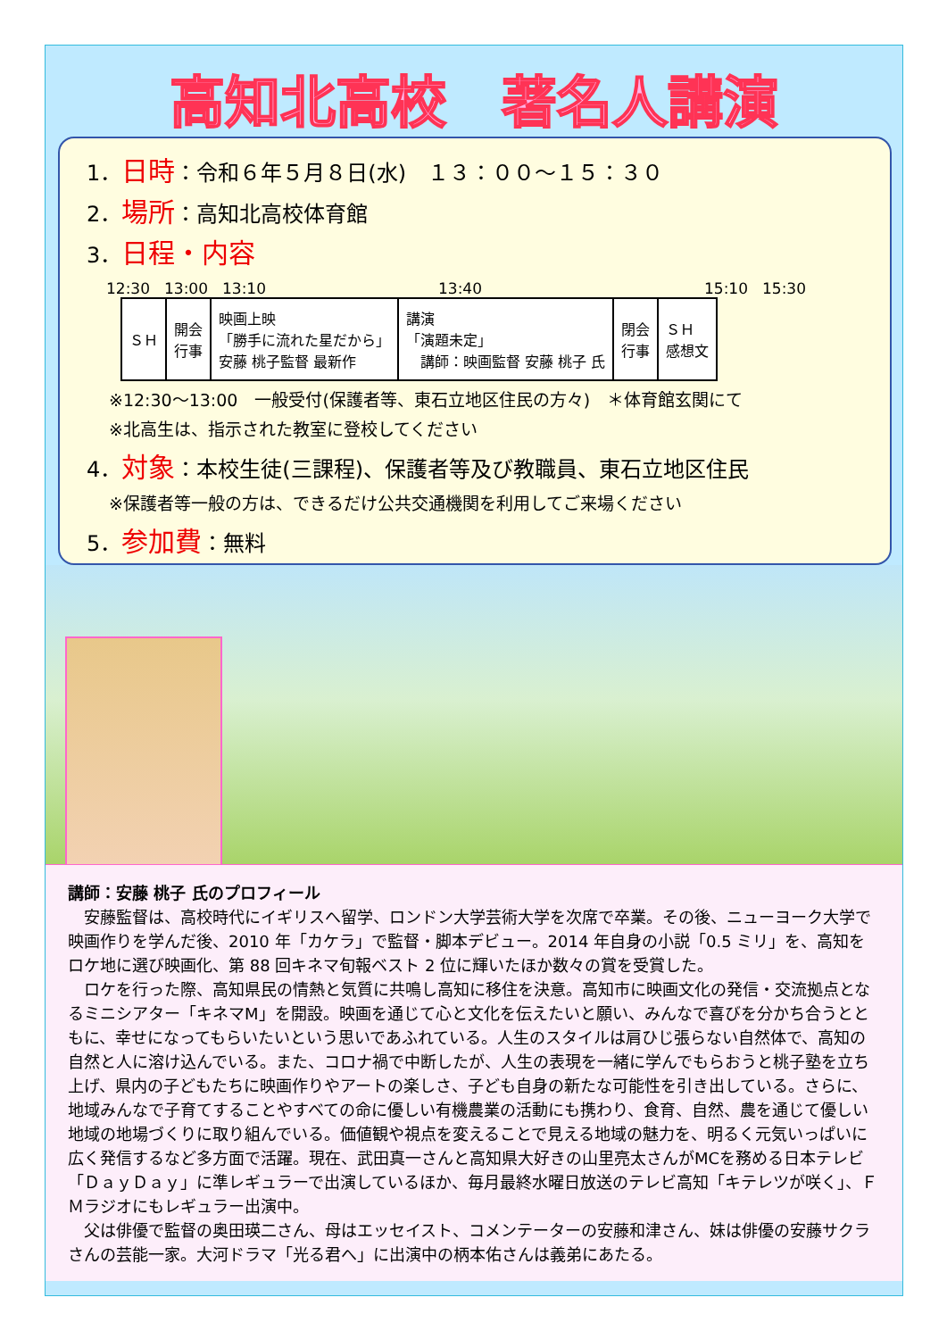高知北高校　著名人講演
1．日時：令和６年５月８日(水)　１３：００～１５：３０
2．場所：高知北高校体育館
3．日程・内容
12:30 13:00 13:10 13:40 15:10 15:30
| ＳＨ | 開会 行事 | 映画上映 「勝手に流れた星だから」 安藤 桃子監督 最新作 | 講演 「演題未定」 講師：映画監督 安藤 桃子 氏 | 閉会 行事 | ＳＨ 感想文 |
※12:30～13:00　一般受付(保護者等、東石立地区住民の方々)　＊体育館玄関にて
※北高生は、指示された教室に登校してください
4．対象：本校生徒(三課程)、保護者等及び教職員、東石立地区住民
※保護者等一般の方は、できるだけ公共交通機関を利用してご来場ください
5．参加費：無料
講師：安藤 桃子 氏のプロフィール
　安藤監督は、高校時代にイギリスへ留学、ロンドン大学芸術大学を次席で卒業。その後、ニューヨーク大学で映画作りを学んだ後、2010 年「カケラ」で監督・脚本デビュー。2014 年自身の小説「0.5 ミリ」を、高知をロケ地に選び映画化、第 88 回キネマ旬報ベスト 2 位に輝いたほか数々の賞を受賞した。
　ロケを行った際、高知県民の情熱と気質に共鳴し高知に移住を決意。高知市に映画文化の発信・交流拠点となるミニシアター「キネマM」を開設。映画を通じて心と文化を伝えたいと願い、みんなで喜びを分かち合うとともに、幸せになってもらいたいという思いであふれている。人生のスタイルは肩ひじ張らない自然体で、高知の自然と人に溶け込んでいる。また、コロナ禍で中断したが、人生の表現を一緒に学んでもらおうと桃子塾を立ち上げ、県内の子どもたちに映画作りやアートの楽しさ、子ども自身の新たな可能性を引き出している。さらに、地域みんなで子育てすることやすべての命に優しい有機農業の活動にも携わり、食育、自然、農を通じて優しい地域の地場づくりに取り組んでいる。価値観や視点を変えることで見える地域の魅力を、明るく元気いっぱいに広く発信するなど多方面で活躍。現在、武田真一さんと高知県大好きの山里亮太さんがMCを務める日本テレビ「ＤａｙＤａｙ」に準レギュラーで出演しているほか、毎月最終水曜日放送のテレビ高知「キテレツが咲く」、ＦＭラジオにもレギュラー出演中。
　父は俳優で監督の奥田瑛二さん、母はエッセイスト、コメンテーターの安藤和津さん、妹は俳優の安藤サクラさんの芸能一家。大河ドラマ「光る君へ」に出演中の柄本佑さんは義弟にあたる。